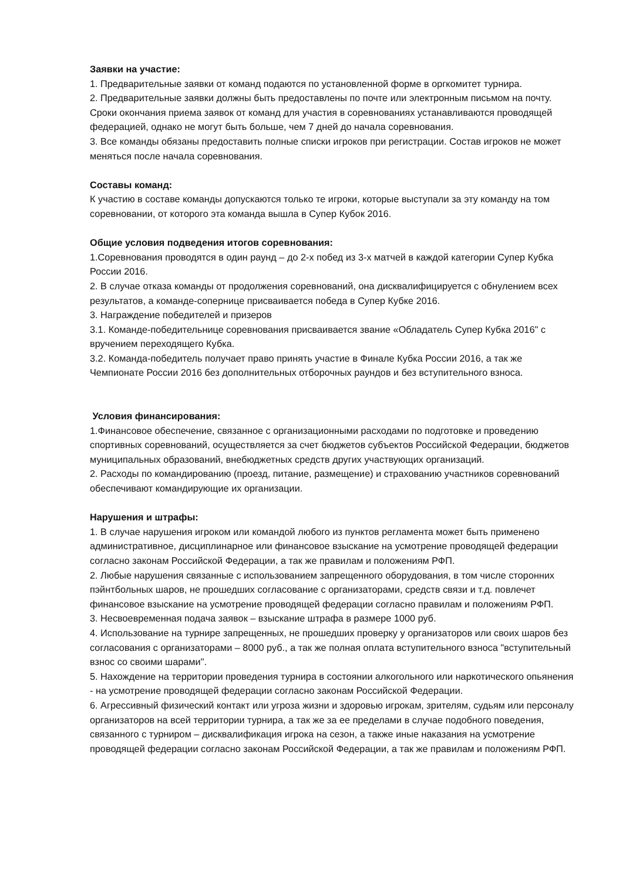Заявки на участие:
1. Предварительные заявки от команд подаются по установленной форме в оргкомитет турнира.
2. Предварительные заявки должны быть предоставлены по почте или электронным письмом на почту. Сроки окончания приема заявок от команд для участия в соревнованиях устанавливаются проводящей федерацией, однако не могут быть больше, чем 7 дней до начала соревнования.
3. Все команды обязаны предоставить полные списки игроков при регистрации. Состав игроков не может меняться после начала соревнования.
Составы команд:
К участию в составе команды допускаются только те игроки, которые выступали за эту команду на том соревновании, от которого эта команда вышла в Супер Кубок 2016.
Общие условия подведения итогов соревнования:
1.Соревнования проводятся в один раунд – до 2-х побед из 3-х матчей в каждой категории Супер Кубка России 2016.
2. В случае отказа команды от продолжения соревнований, она дисквалифицируется с обнулением всех результатов, а команде-сопернице присваивается победа в Супер Кубке 2016.
3. Награждение победителей и призеров
3.1. Команде-победительнице соревнования присваивается звание «Обладатель Супер Кубка 2016" с вручением переходящего Кубка.
3.2. Команда-победитель получает право принять участие в Финале Кубка России 2016, а так же Чемпионате России 2016 без дополнительных отборочных раундов и без вступительного взноса.
Условия финансирования:
1.Финансовое обеспечение, связанное с организационными расходами по подготовке и проведению спортивных соревнований, осуществляется за счет бюджетов субъектов Российской Федерации, бюджетов муниципальных образований, внебюджетных средств других участвующих организаций.
2. Расходы по командированию (проезд, питание, размещение) и страхованию участников соревнований обеспечивают командирующие их организации.
Нарушения и штрафы:
1. В случае нарушения игроком или командой любого из пунктов регламента может быть применено административное, дисциплинарное или финансовое взыскание на усмотрение проводящей федерации согласно законам Российской Федерации, а так же правилам и положениям РФП.
2. Любые нарушения связанные с использованием запрещенного оборудования, в том числе сторонних пэйнтбольных шаров, не прошедших согласование с организаторами, средств связи и т.д. повлечет финансовое взыскание на усмотрение проводящей федерации согласно правилам и положениям РФП.
3. Несвоевременная подача заявок – взыскание штрафа в размере 1000 руб.
4. Использование на турнире запрещенных, не прошедших проверку у организаторов или своих шаров без согласования с организаторами – 8000 руб., а так же полная оплата вступительного взноса "вступительный взнос со своими шарами".
5. Нахождение на территории проведения турнира в состоянии алкогольного или наркотического опьянения - на усмотрение проводящей федерации согласно законам Российской Федерации.
6. Агрессивный физический контакт или угроза жизни и здоровью игрокам, зрителям, судьям или персоналу организаторов на всей территории турнира, а так же за ее пределами в случае подобного поведения, связанного с турниром – дисквалификация игрока на сезон, а также иные наказания на усмотрение проводящей федерации согласно законам Российской Федерации, а так же правилам и положениям РФП.